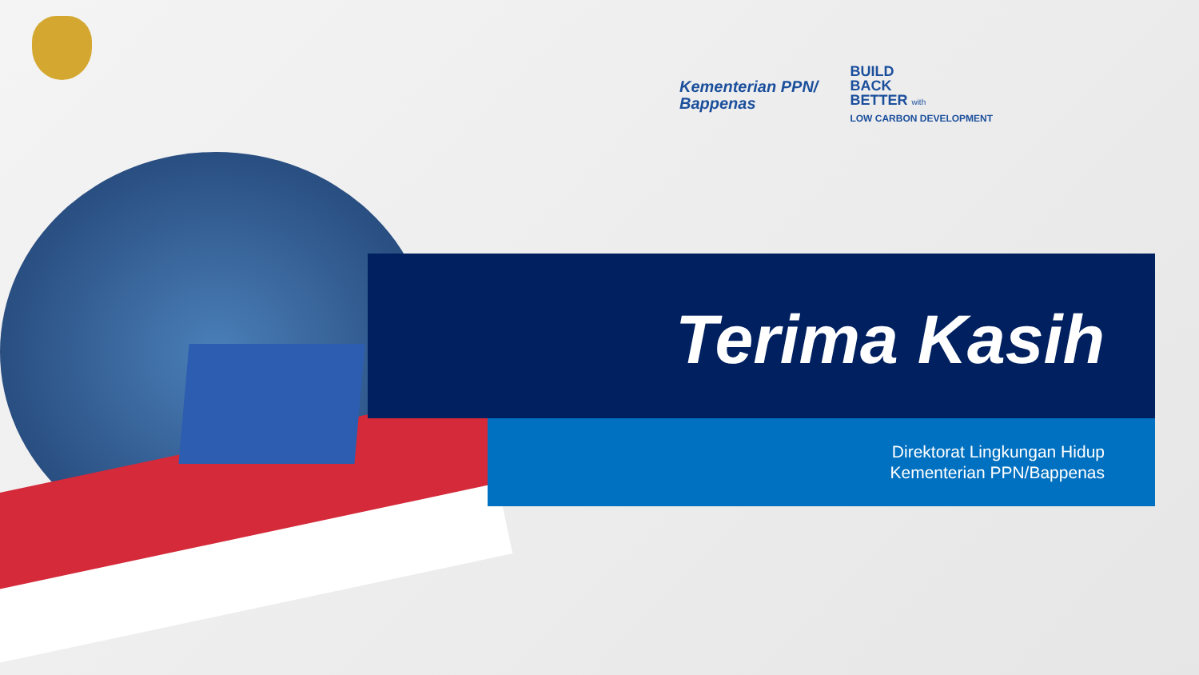Kementerian PPN/
Bappenas
BUILD
BACK
BETTER with
LOW CARBON DEVELOPMENT
Terima Kasih
Direktorat Lingkungan Hidup
Kementerian PPN/Bappenas